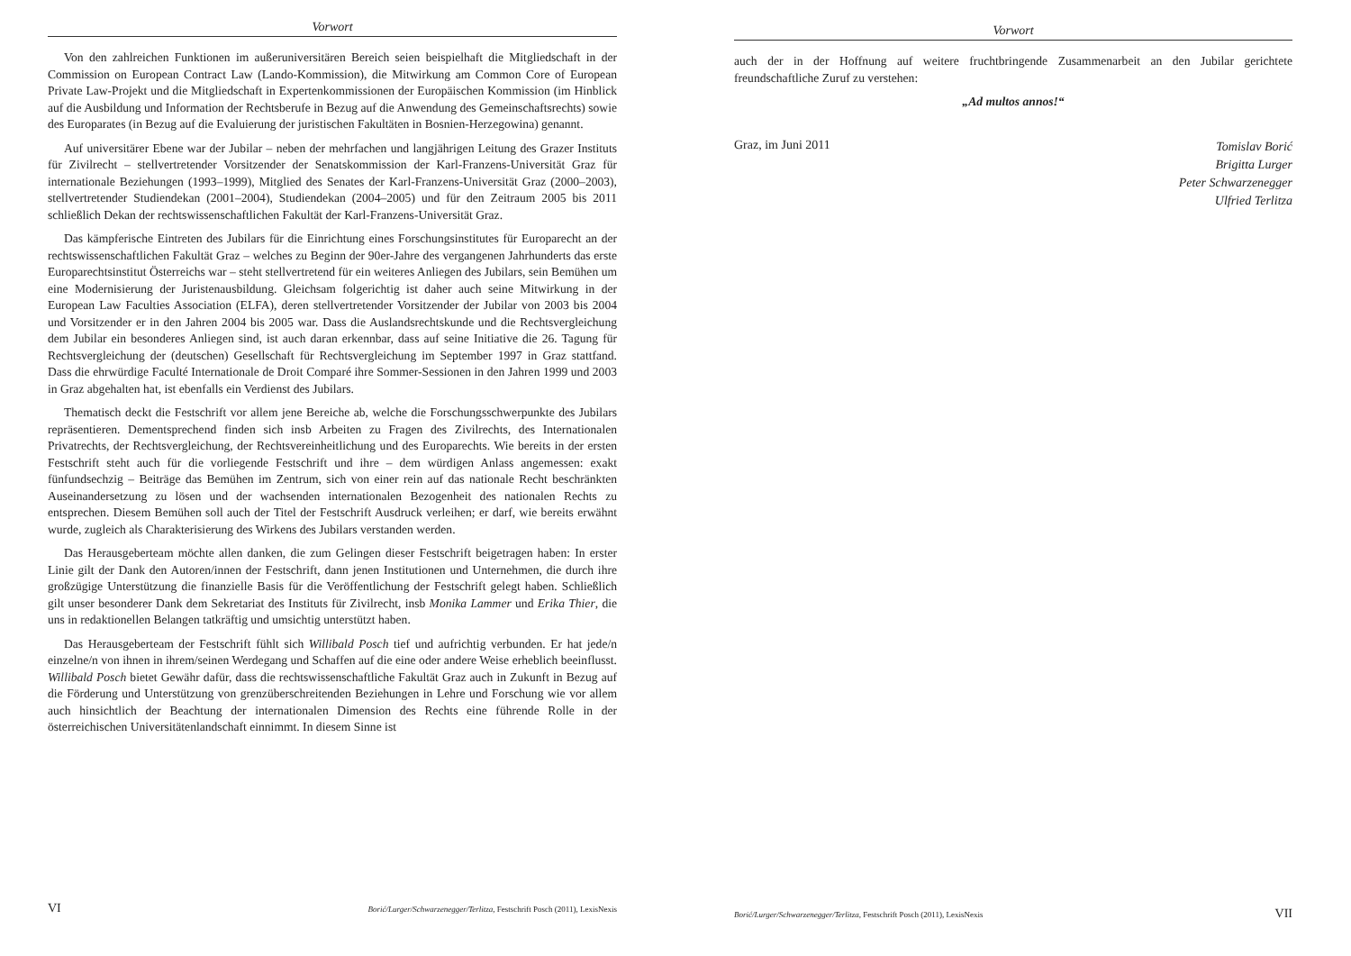Vorwort
Von den zahlreichen Funktionen im außeruniversitären Bereich seien beispielhaft die Mitgliedschaft in der Commission on European Contract Law (Lando-Kommission), die Mitwirkung am Common Core of European Private Law-Projekt und die Mitgliedschaft in Expertenkommissionen der Europäischen Kommission (im Hinblick auf die Ausbildung und Information der Rechtsberufe in Bezug auf die Anwendung des Gemeinschaftsrechts) sowie des Europarates (in Bezug auf die Evaluierung der juristischen Fakultäten in Bosnien-Herzegowina) genannt.
Auf universitärer Ebene war der Jubilar – neben der mehrfachen und langjährigen Leitung des Grazer Instituts für Zivilrecht – stellvertretender Vorsitzender der Senatskommission der Karl-Franzens-Universität Graz für internationale Beziehungen (1993–1999), Mitglied des Senates der Karl-Franzens-Universität Graz (2000–2003), stellvertretender Studiendekan (2001–2004), Studiendekan (2004–2005) und für den Zeitraum 2005 bis 2011 schließlich Dekan der rechtswissenschaftlichen Fakultät der Karl-Franzens-Universität Graz.
Das kämpferische Eintreten des Jubilars für die Einrichtung eines Forschungsinstitutes für Europarecht an der rechtswissenschaftlichen Fakultät Graz – welches zu Beginn der 90er-Jahre des vergangenen Jahrhunderts das erste Europarechtsinstitut Österreichs war – steht stellvertretend für ein weiteres Anliegen des Jubilars, sein Bemühen um eine Modernisierung der Juristenausbildung. Gleichsam folgerichtig ist daher auch seine Mitwirkung in der European Law Faculties Association (ELFA), deren stellvertretender Vorsitzender der Jubilar von 2003 bis 2004 und Vorsitzender er in den Jahren 2004 bis 2005 war. Dass die Auslandsrechtskunde und die Rechtsvergleichung dem Jubilar ein besonderes Anliegen sind, ist auch daran erkennbar, dass auf seine Initiative die 26. Tagung für Rechtsvergleichung der (deutschen) Gesellschaft für Rechtsvergleichung im September 1997 in Graz stattfand. Dass die ehrwürdige Faculté Internationale de Droit Comparé ihre Sommer-Sessionen in den Jahren 1999 und 2003 in Graz abgehalten hat, ist ebenfalls ein Verdienst des Jubilars.
Thematisch deckt die Festschrift vor allem jene Bereiche ab, welche die Forschungsschwerpunkte des Jubilars repräsentieren. Dementsprechend finden sich insb Arbeiten zu Fragen des Zivilrechts, des Internationalen Privatrechts, der Rechtsvergleichung, der Rechtsvereinheitlichung und des Europarechts. Wie bereits in der ersten Festschrift steht auch für die vorliegende Festschrift und ihre – dem würdigen Anlass angemessen: exakt fünfundsechzig – Beiträge das Bemühen im Zentrum, sich von einer rein auf das nationale Recht beschränkten Auseinandersetzung zu lösen und der wachsenden internationalen Bezogenheit des nationalen Rechts zu entsprechen. Diesem Bemühen soll auch der Titel der Festschrift Ausdruck verleihen; er darf, wie bereits erwähnt wurde, zugleich als Charakterisierung des Wirkens des Jubilars verstanden werden.
Das Herausgeberteam möchte allen danken, die zum Gelingen dieser Festschrift beigetragen haben: In erster Linie gilt der Dank den Autoren/innen der Festschrift, dann jenen Institutionen und Unternehmen, die durch ihre großzügige Unterstützung die finanzielle Basis für die Veröffentlichung der Festschrift gelegt haben. Schließlich gilt unser besonderer Dank dem Sekretariat des Instituts für Zivilrecht, insb Monika Lammer und Erika Thier, die uns in redaktionellen Belangen tatkräftig und umsichtig unterstützt haben.
Das Herausgeberteam der Festschrift fühlt sich Willibald Posch tief und aufrichtig verbunden. Er hat jede/n einzelne/n von ihnen in ihrem/seinen Werdegang und Schaffen auf die eine oder andere Weise erheblich beeinflusst. Willibald Posch bietet Gewähr dafür, dass die rechtswissenschaftliche Fakultät Graz auch in Zukunft in Bezug auf die Förderung und Unterstützung von grenzüberschreitenden Beziehungen in Lehre und Forschung wie vor allem auch hinsichtlich der Beachtung der internationalen Dimension des Rechts eine führende Rolle in der österreichischen Universitätenlandschaft einnimmt. In diesem Sinne ist
VI Borić/Lurger/Schwarzenegger/Terlitza, Festschrift Posch (2011), LexisNexis
Vorwort
auch der in der Hoffnung auf weitere fruchtbringende Zusammenarbeit an den Jubilar gerichtete freundschaftliche Zuruf zu verstehen:
„Ad multos annos!“
Graz, im Juni 2011
Tomislav Borić
Brigitta Lurger
Peter Schwarzenegger
Ulfried Terlitza
Borić/Lurger/Schwarzenegger/Terlitza, Festschrift Posch (2011), LexisNexis VII